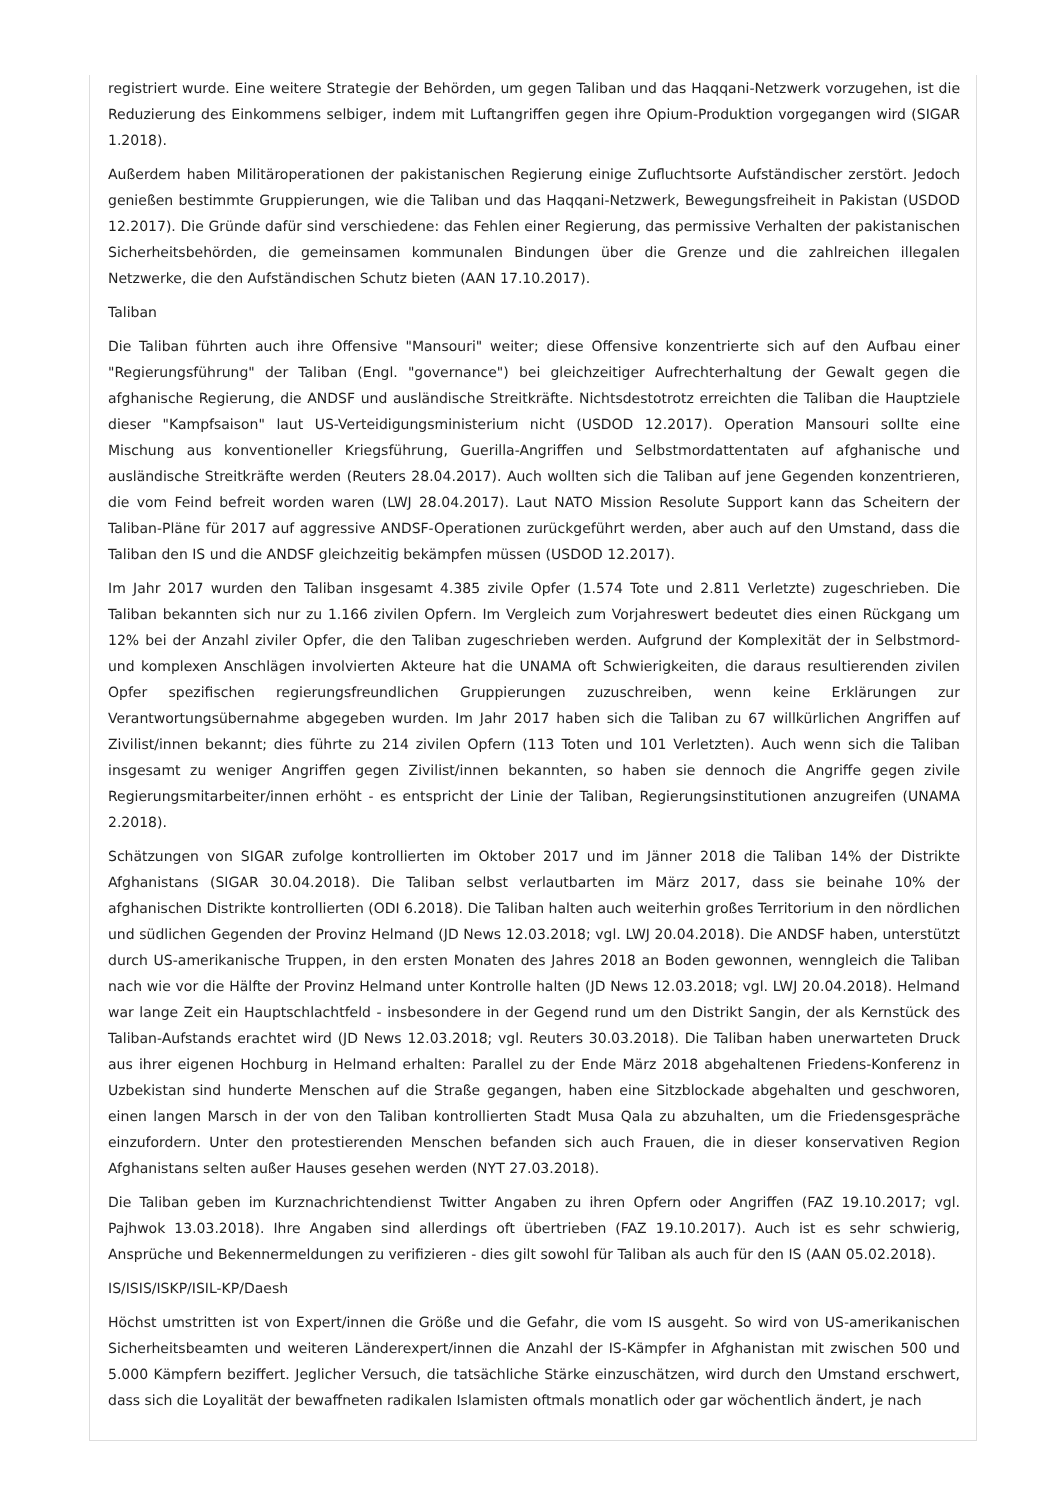registriert wurde. Eine weitere Strategie der Behörden, um gegen Taliban und das Haqqani-Netzwerk vorzugehen, ist die Reduzierung des Einkommens selbiger, indem mit Luftangriffen gegen ihre Opium-Produktion vorgegangen wird (SIGAR 1.2018).
Außerdem haben Militäroperationen der pakistanischen Regierung einige Zufluchtsorte Aufständischer zerstört. Jedoch genießen bestimmte Gruppierungen, wie die Taliban und das Haqqani-Netzwerk, Bewegungsfreiheit in Pakistan (USDOD 12.2017). Die Gründe dafür sind verschiedene: das Fehlen einer Regierung, das permissive Verhalten der pakistanischen Sicherheitsbehörden, die gemeinsamen kommunalen Bindungen über die Grenze und die zahlreichen illegalen Netzwerke, die den Aufständischen Schutz bieten (AAN 17.10.2017).
Taliban
Die Taliban führten auch ihre Offensive "Mansouri" weiter; diese Offensive konzentrierte sich auf den Aufbau einer "Regierungsführung" der Taliban (Engl. "governance") bei gleichzeitiger Aufrechterhaltung der Gewalt gegen die afghanische Regierung, die ANDSF und ausländische Streitkräfte. Nichtsdestotrotz erreichten die Taliban die Hauptziele dieser "Kampfsaison" laut US-Verteidigungsministerium nicht (USDOD 12.2017). Operation Mansouri sollte eine Mischung aus konventioneller Kriegsführung, Guerilla-Angriffen und Selbstmordattentaten auf afghanische und ausländische Streitkräfte werden (Reuters 28.04.2017). Auch wollten sich die Taliban auf jene Gegenden konzentrieren, die vom Feind befreit worden waren (LWJ 28.04.2017). Laut NATO Mission Resolute Support kann das Scheitern der Taliban-Pläne für 2017 auf aggressive ANDSF-Operationen zurückgeführt werden, aber auch auf den Umstand, dass die Taliban den IS und die ANDSF gleichzeitig bekämpfen müssen (USDOD 12.2017).
Im Jahr 2017 wurden den Taliban insgesamt 4.385 zivile Opfer (1.574 Tote und 2.811 Verletzte) zugeschrieben. Die Taliban bekannten sich nur zu 1.166 zivilen Opfern. Im Vergleich zum Vorjahreswert bedeutet dies einen Rückgang um 12% bei der Anzahl ziviler Opfer, die den Taliban zugeschrieben werden. Aufgrund der Komplexität der in Selbstmord- und komplexen Anschlägen involvierten Akteure hat die UNAMA oft Schwierigkeiten, die daraus resultierenden zivilen Opfer spezifischen regierungsfreundlichen Gruppierungen zuzuschreiben, wenn keine Erklärungen zur Verantwortungsübernahme abgegeben wurden. Im Jahr 2017 haben sich die Taliban zu 67 willkürlichen Angriffen auf Zivilist/innen bekannt; dies führte zu 214 zivilen Opfern (113 Toten und 101 Verletzten). Auch wenn sich die Taliban insgesamt zu weniger Angriffen gegen Zivilist/innen bekannten, so haben sie dennoch die Angriffe gegen zivile Regierungsmitarbeiter/innen erhöht - es entspricht der Linie der Taliban, Regierungsinstitutionen anzugreifen (UNAMA 2.2018).
Schätzungen von SIGAR zufolge kontrollierten im Oktober 2017 und im Jänner 2018 die Taliban 14% der Distrikte Afghanistans (SIGAR 30.04.2018). Die Taliban selbst verlautbarten im März 2017, dass sie beinahe 10% der afghanischen Distrikte kontrollierten (ODI 6.2018). Die Taliban halten auch weiterhin großes Territorium in den nördlichen und südlichen Gegenden der Provinz Helmand (JD News 12.03.2018; vgl. LWJ 20.04.2018). Die ANDSF haben, unterstützt durch US-amerikanische Truppen, in den ersten Monaten des Jahres 2018 an Boden gewonnen, wenngleich die Taliban nach wie vor die Hälfte der Provinz Helmand unter Kontrolle halten (JD News 12.03.2018; vgl. LWJ 20.04.2018). Helmand war lange Zeit ein Hauptschlachtfeld - insbesondere in der Gegend rund um den Distrikt Sangin, der als Kernstück des Taliban-Aufstands erachtet wird (JD News 12.03.2018; vgl. Reuters 30.03.2018). Die Taliban haben unerwarteten Druck aus ihrer eigenen Hochburg in Helmand erhalten: Parallel zu der Ende März 2018 abgehaltenen Friedens-Konferenz in Uzbekistan sind hunderte Menschen auf die Straße gegangen, haben eine Sitzblockade abgehalten und geschworen, einen langen Marsch in der von den Taliban kontrollierten Stadt Musa Qala zu abzuhalten, um die Friedensgespräche einzufordern. Unter den protestierenden Menschen befanden sich auch Frauen, die in dieser konservativen Region Afghanistans selten außer Hauses gesehen werden (NYT 27.03.2018).
Die Taliban geben im Kurznachrichtendienst Twitter Angaben zu ihren Opfern oder Angriffen (FAZ 19.10.2017; vgl. Pajhwok 13.03.2018). Ihre Angaben sind allerdings oft übertrieben (FAZ 19.10.2017). Auch ist es sehr schwierig, Ansprüche und Bekennermeldungen zu verifizieren - dies gilt sowohl für Taliban als auch für den IS (AAN 05.02.2018).
IS/ISIS/ISKP/ISIL-KP/Daesh
Höchst umstritten ist von Expert/innen die Größe und die Gefahr, die vom IS ausgeht. So wird von US-amerikanischen Sicherheitsbeamten und weiteren Länderexpert/innen die Anzahl der IS-Kämpfer in Afghanistan mit zwischen 500 und 5.000 Kämpfern beziffert. Jeglicher Versuch, die tatsächliche Stärke einzuschätzen, wird durch den Umstand erschwert, dass sich die Loyalität der bewaffneten radikalen Islamisten oftmals monatlich oder gar wöchentlich ändert, je nach